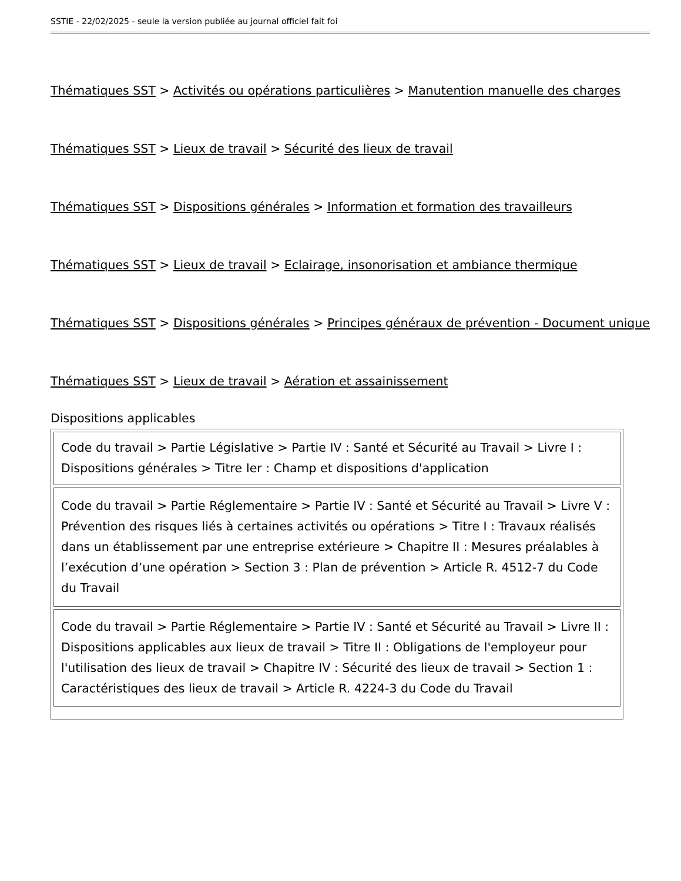SSTIE - 22/02/2025 - seule la version publiée au journal officiel fait foi
Thématiques SST > Activités ou opérations particulières > Manutention manuelle des charges
Thématiques SST > Lieux de travail > Sécurité des lieux de travail
Thématiques SST > Dispositions générales > Information et formation des travailleurs
Thématiques SST > Lieux de travail > Eclairage, insonorisation et ambiance thermique
Thématiques SST > Dispositions générales > Principes généraux de prévention - Document unique
Thématiques SST > Lieux de travail > Aération et assainissement
Dispositions applicables
| Code du travail > Partie Législative > Partie IV : Santé et Sécurité au Travail > Livre I : Dispositions générales > Titre Ier : Champ et dispositions d'application |
| Code du travail > Partie Réglementaire > Partie IV : Santé et Sécurité au Travail > Livre V : Prévention des risques liés à certaines activités ou opérations > Titre I : Travaux réalisés dans un établissement par une entreprise extérieure > Chapitre II : Mesures préalables à l’exécution d’une opération > Section 3 : Plan de prévention > Article R. 4512-7 du Code du Travail |
| Code du travail > Partie Réglementaire > Partie IV : Santé et Sécurité au Travail > Livre II : Dispositions applicables aux lieux de travail > Titre II : Obligations de l'employeur pour l'utilisation des lieux de travail > Chapitre IV : Sécurité des lieux de travail > Section 1 : Caractéristiques des lieux de travail > Article R. 4224-3 du Code du Travail |